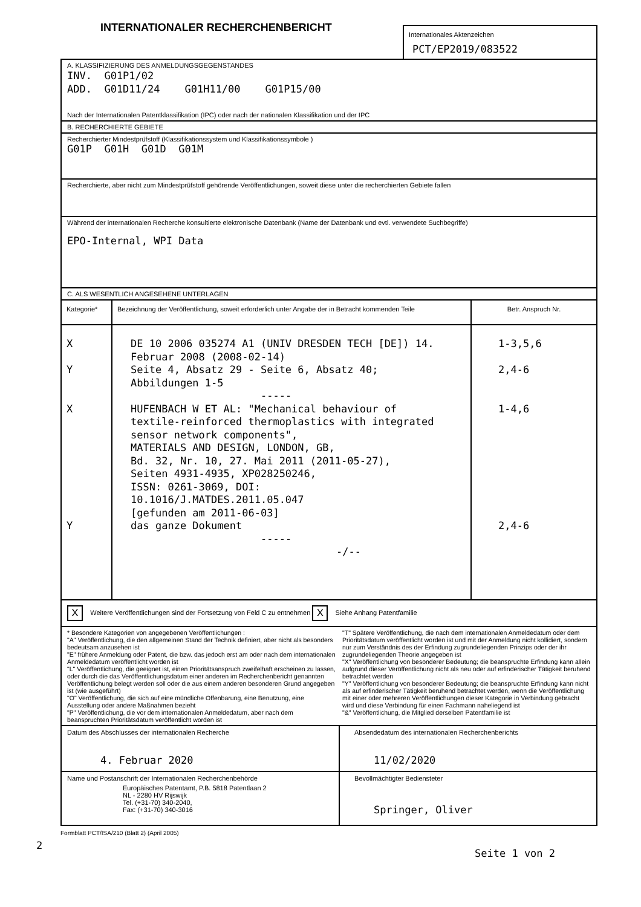INTERNATIONALER RECHERCHENBERICHT
Internationales Aktenzeichen
PCT/EP2019/083522
A. KLASSIFIZIERUNG DES ANMELDUNGSGEGENSTANDES
INV. G01P1/02
ADD. G01D11/24 G01H11/00 G01P15/00
Nach der Internationalen Patentklassifikation (IPC) oder nach der nationalen Klassifikation und der IPC
B. RECHERCHIERTE GEBIETE
Recherchierter Mindestprüfstoff (Klassifikationssystem und Klassifikationssymbole )
G01P G01H G01D G01M
Recherchierte, aber nicht zum Mindestprüfstoff gehörende Veröffentlichungen, soweit diese unter die recherchierten Gebiete fallen
Während der internationalen Recherche konsultierte elektronische Datenbank (Name der Datenbank und evtl. verwendete Suchbegriffe)
EPO-Internal, WPI Data
C. ALS WESENTLICH ANGESEHENE UNTERLAGEN
| Kategorie* | Bezeichnung der Veröffentlichung, soweit erforderlich unter Angabe der in Betracht kommenden Teile | Betr. Anspruch Nr. |
| --- | --- | --- |
| X Y X Y | DE 10 2006 035274 A1 (UNIV DRESDEN TECH [DE]) 14. Februar 2008 (2008-02-14) Seite 4, Absatz 29 - Seite 6, Absatz 40; Abbildungen 1-5 ----- HUFENBACH W ET AL: "Mechanical behaviour of textile-reinforced thermoplastics with integrated sensor network components", MATERIALS AND DESIGN, LONDON, GB, Bd. 32, Nr. 10, 27. Mai 2011 (2011-05-27), Seiten 4931-4935, XP028250246, ISSN: 0261-3069, DOI: 10.1016/J.MATDES.2011.05.047 [gefunden am 2011-06-03] das ganze Dokument ----- -/-- | 1-3,5,6 2,4-6 1-4,6 2,4-6 |
X Weitere Veröffentlichungen sind der Fortsetzung von Feld C zu entnehmen X Siehe Anhang Patentfamilie
* Besondere Kategorien von angegebenen Veröffentlichungen :
"A" Veröffentlichung, die den allgemeinen Stand der Technik definiert, aber nicht als besonders bedeutsam anzusehen ist
"E" frühere Anmeldung oder Patent, die bzw. das jedoch erst am oder nach dem internationalen Anmeldedatum veröffentlicht worden ist
"L" Veröffentlichung, die geeignet ist, einen Prioritätsanspruch zweifelhaft erscheinen zu lassen, oder durch die das Veröffentlichungsdatum einer anderen im Recherchenbericht genannten Veröffentlichung belegt werden soll oder die aus einem anderen besonderen Grund angegeben ist (wie ausgeführt)
"O" Veröffentlichung, die sich auf eine mündliche Offenbarung, eine Benutzung, eine Ausstellung oder andere Maßnahmen bezieht
"P" Veröffentlichung, die vor dem internationalen Anmeldedatum, aber nach dem beanspruchten Prioritätsdatum veröffentlicht worden ist
"T" Spätere Veröffentlichung, die nach dem internationalen Anmeldedatum oder dem Prioritätsdatum veröffentlicht worden ist und mit der Anmeldung nicht kollidiert, sondern nur zum Verständnis des der Erfindung zugrundeliegenden Prinzips oder der ihr zugrundeliegenden Theorie angegeben ist
"X" Veröffentlichung von besonderer Bedeutung; die beanspruchte Erfindung kann allein aufgrund dieser Veröffentlichung nicht als neu oder auf erfinderischer Tätigkeit beruhend betrachtet werden
"Y" Veröffentlichung von besonderer Bedeutung; die beanspruchte Erfindung kann nicht als auf erfinderischer Tätigkeit beruhend betrachtet werden, wenn die Veröffentlichung mit einer oder mehreren Veröffentlichungen dieser Kategorie in Verbindung gebracht wird und diese Verbindung für einen Fachmann naheliegend ist
"&" Veröffentlichung, die Mitglied derselben Patentfamilie ist
| Datum des Abschlusses der internationalen Recherche 4. Februar 2020 | Absendedatum des internationalen Recherchenberichts 11/02/2020 |
| Name und Postanschrift der Internationalen Recherchenbehörde Europäisches Patentamt, P.B. 5818 Patentlaan 2 NL - 2280 HV Rijswijk Tel. (+31-70) 340-2040, Fax: (+31-70) 340-3016 | Bevollmächtigter Bediensteter Springer, Oliver |
2
Formblatt PCT/ISA/210 (Blatt 2) (April 2005)
Seite 1 von 2